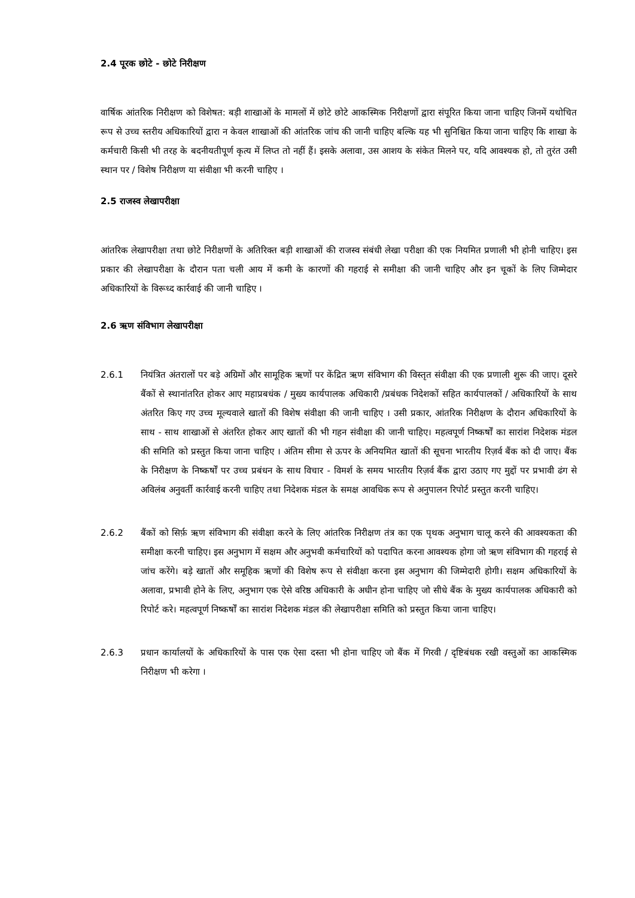2.4 पूरक छोटे - छोटे निरीक्षण
वार्षिक आंतरिक निरीक्षण को विशेषत: बड़ी शाखाओं के मामलों में छोटे छोटे आकस्मिक निरीक्षणों द्वारा संपूरित किया जाना चाहिए जिनमें यथोचित रूप से उच्च स्तरीय अधिकारियों द्वारा न केवल शाखाओं की आंतरिक जांच की जानी चाहिए बल्कि यह भी सुनिश्चित किया जाना चाहिए कि शाखा के कर्मचारी किसी भी तरह के बदनीयतीपूर्ण कृत्य में लिप्त तो नहीं हैं। इसके अलावा, उस आशय के संकेत मिलने पर, यदि आवश्यक हो, तो तुरंत उसी स्थान पर / विशेष निरीक्षण या संवीक्षा भी करनी चाहिए ।
2.5 राजस्व लेखापरीक्षा
आंतरिक लेखापरीक्षा तथा छोटे निरीक्षणों के अतिरिक्त बड़ी शाखाओं की राजस्व संबंधी लेखा परीक्षा की एक नियमित प्रणाली भी होनी चाहिए। इस प्रकार की लेखापरीक्षा के दौरान पता चली आय में कमी के कारणों की गहराई से समीक्षा की जानी चाहिए और इन चूकों के लिए जिम्मेदार अधिकारियों के विरूध्द कार्रवाई की जानी चाहिए ।
2.6 ऋण संविभाग लेखापरीक्षा
2.6.1 नियंत्रित अंतरालों पर बड़े अग्रिमों और सामूहिक ऋणों पर केंद्रित ऋण संविभाग की विस्तृत संवीक्षा की एक प्रणाली शुरू की जाए। दूसरे बैंकों से स्थानांतरित होकर आए महाप्रबधंक / मुख्य कार्यपालक अधिकारी /प्रबंधक निदेशकों सहित कार्यपालकों / अधिकारियों के साथ अंतरित किए गए उच्च मूल्यवाले खातों की विशेष संवीक्षा की जानी चाहिए । उसी प्रकार, आंतरिक निरीक्षण के दौरान अधिकारियों के साथ - साथ शाखाओं से अंतरित होकर आए खातों की भी गहन संवीक्षा की जानी चाहिए। महत्वपूर्ण निष्कर्षों का सारांश निदेशक मंडल की समिति को प्रस्तुत किया जाना चाहिए । अंतिम सीमा से ऊपर के अनियमित खातों की सूचना भारतीय रिज़र्व बैंक को दी जाए। बैंक के निरीक्षण के निष्कर्षों पर उच्च प्रबंधन के साथ विचार - विमर्श के समय भारतीय रिज़र्व बैंक द्वारा उठाए गए मुद्दों पर प्रभावी ढंग से अविलंब अनुवर्ती कार्रवाई करनी चाहिए तथा निदेशक मंडल के समक्ष आवधिक रूप से अनुपालन रिपोर्ट प्रस्तुत करनी चाहिए।
2.6.2 बैंकों को सिर्फ़ ऋण संविभाग की संवीक्षा करने के लिए आंतरिक निरीक्षण तंत्र का एक पृथक अनुभाग चालू करने की आवश्यकता की समीक्षा करनी चाहिए। इस अनुभाग में सक्षम और अनुभवी कर्मचारियों को पदापित करना आवश्यक होगा जो ऋण संविभाग की गहराई से जांच करेंगे। बड़े खातों और समूहिक ऋणों की विशेष रूप से संवीक्षा करना इस अनुभाग की जिम्मेदारी होगी। सक्षम अधिकारियों के अलावा, प्रभावी होने के लिए, अनुभाग एक ऐसे वरिष्ठ अधिकारी के अधीन होना चाहिए जो सीधे बैंक के मुख्य कार्यपालक अधिकारी को रिपोर्ट करे। महत्वपूर्ण निष्कर्षों का सारांश निदेशक मंडल की लेखापरीक्षा समिति को प्रस्तुत किया जाना चाहिए।
2.6.3 प्रधान कार्यालयों के अधिकारियों के पास एक ऐसा दस्ता भी होना चाहिए जो बैंक में गिरवी / दृष्टिबंधक रखी वस्तुओं का आकस्मिक निरीक्षण भी करेगा ।